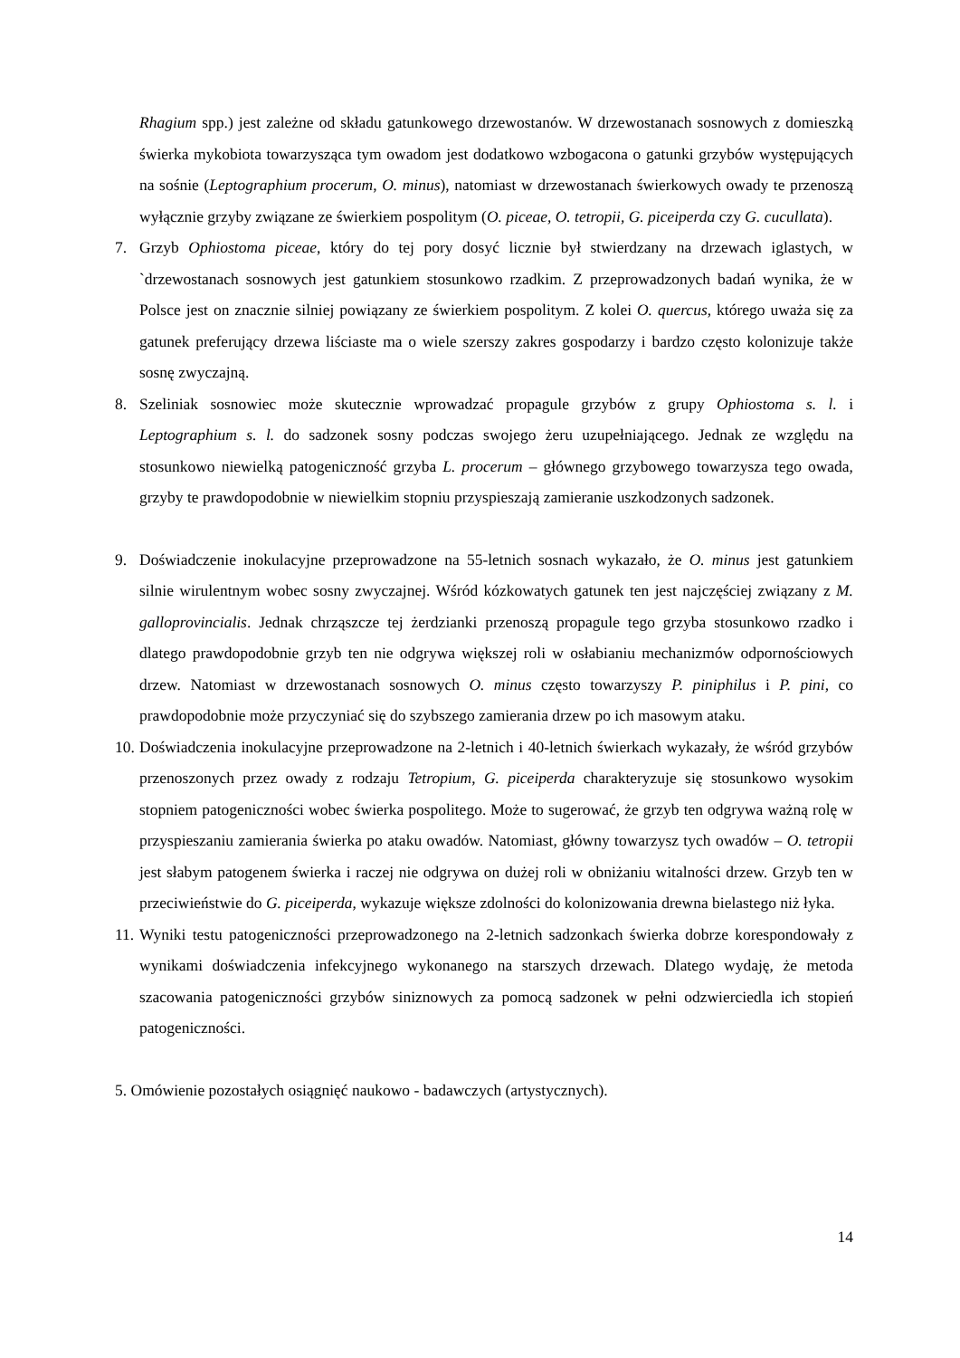Rhagium spp.) jest zależne od składu gatunkowego drzewostanów. W drzewostanach sosnowych z domieszką świerka mykobiota towarzysząca tym owadom jest dodatkowo wzbogacona o gatunki grzybów występujących na sośnie (Leptographium procerum, O. minus), natomiast w drzewostanach świerkowych owady te przenoszą wyłącznie grzyby związane ze świerkiem pospolitym (O. piceae, O. tetropii, G. piceiperda czy G. cucullata).
7. Grzyb Ophiostoma piceae, który do tej pory dosyć licznie był stwierdzany na drzewach iglastych, w `drzewostanach sosnowych jest gatunkiem stosunkowo rzadkim. Z przeprowadzonych badań wynika, że w Polsce jest on znacznie silniej powiązany ze świerkiem pospolitym. Z kolei O. quercus, którego uważa się za gatunek preferujący drzewa liściaste ma o wiele szerszy zakres gospodarzy i bardzo często kolonizuje także sosnę zwyczajną.
8. Szeliniak sosnowiec może skutecznie wprowadzać propagule grzybów z grupy Ophiostoma s. l. i Leptographium s. l. do sadzonek sosny podczas swojego żeru uzupełniającego. Jednak ze względu na stosunkowo niewielką patogeniczność grzyba L. procerum – głównego grzybowego towarzysza tego owada, grzyby te prawdopodobnie w niewielkim stopniu przyspieszają zamieranie uszkodzonych sadzonek.
9. Doświadczenie inokulacyjne przeprowadzone na 55-letnich sosnach wykazało, że O. minus jest gatunkiem silnie wirulentnym wobec sosny zwyczajnej. Wśród kózkowatych gatunek ten jest najczęściej związany z M. galloprovincialis. Jednak chrząszcze tej żerdzianki przenoszą propagule tego grzyba stosunkowo rzadko i dlatego prawdopodobnie grzyb ten nie odgrywa większej roli w osłabianiu mechanizmów odpornościowych drzew. Natomiast w drzewostanach sosnowych O. minus często towarzyszy P. piniphilus i P. pini, co prawdopodobnie może przyczyniać się do szybszego zamierania drzew po ich masowym ataku.
10.
Doświadczenia inokulacyjne przeprowadzone na 2-letnich i 40-letnich świerkach wykazały, że wśród grzybów przenoszonych przez owady z rodzaju Tetropium, G. piceiperda charakteryzuje się stosunkowo wysokim stopniem patogeniczności wobec świerka pospolitego. Może to sugerować, że grzyb ten odgrywa ważną rolę w przyspieszaniu zamierania świerka po ataku owadów. Natomiast, główny towarzysz tych owadów – O. tetropii jest słabym patogenem świerka i raczej nie odgrywa on dużej roli w obniżaniu witalności drzew. Grzyb ten w przeciwieństwie do G. piceiperda, wykazuje większe zdolności do kolonizowania drewna bielastego niż łyka.
11.
Wyniki testu patogeniczności przeprowadzonego na 2-letnich sadzonkach świerka dobrze korespondowały z wynikami doświadczenia infekcyjnego wykonanego na starszych drzewach. Dlatego wydaję, że metoda szacowania patogeniczności grzybów siniznowych za pomocą sadzonek w pełni odzwierciedla ich stopień patogeniczności.
5. Omówienie pozostałych osiągnięć naukowo - badawczych (artystycznych).
14